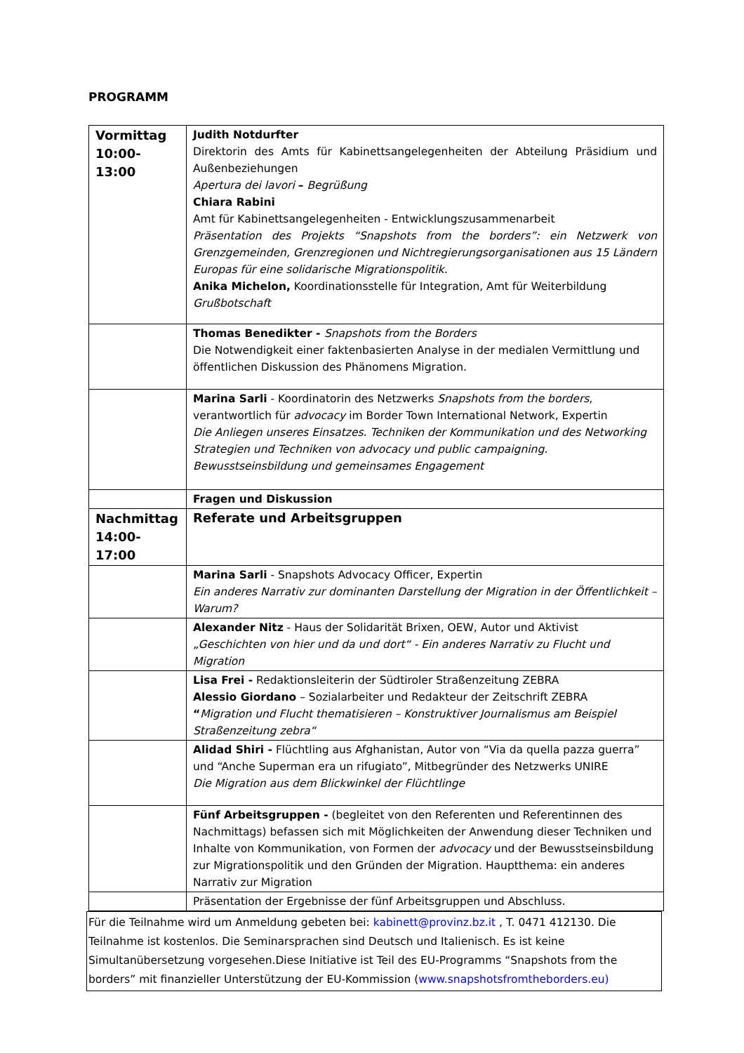PROGRAMM
| Vormittag 10:00-13:00 | Judith Notdurfter Direktorin des Amts für Kabinettsangelegenheiten der Abteilung Präsidium und Außenbeziehungen Apertura dei lavori – Begrüßung Chiara Rabini Amt für Kabinettsangelegenheiten - Entwicklungszusammenarbeit Präsentation des Projekts “Snapshots from the borders”: ein Netzwerk von Grenzgemeinden, Grenzregionen und Nichtregierungsorganisationen aus 15 Ländern Europas für eine solidarische Migrationspolitik. Anika Michelon, Koordinationsstelle für Integration, Amt für Weiterbildung Grußbotschaft |
| | Thomas Benedikter - Snapshots from the Borders Die Notwendigkeit einer faktenbasierten Analyse in der medialen Vermittlung und öffentlichen Diskussion des Phänomens Migration. |
| | Marina Sarli - Koordinatorin des Netzwerks Snapshots from the borders , verantwortlich für advocacy im Border Town International Network, Expertin Die Anliegen unseres Einsatzes. Techniken der Kommunikation und des Networking Strategien und Techniken von advocacy und public campaigning. Bewusstseinsbildung und gemeinsames Engagement |
| | Fragen und Diskussion |
| Nachmittag 14:00-17:00 | Referate und Arbeitsgruppen |
| | Marina Sarli - Snapshots Advocacy Officer, Expertin Ein anderes Narrativ zur dominanten Darstellung der Migration in der Öffentlichkeit – Warum? |
| | Alexander Nitz - Haus der Solidarität Brixen, OEW, Autor und Aktivist „Geschichten von hier und da und dort“ - Ein anderes Narrativ zu Flucht und Migration |
| | Lisa Frei - Redaktionsleiterin der Südtiroler Straßenzeitung ZEBRA Alessio Giordano – Sozialarbeiter und Redakteur der Zeitschrift ZEBRA “ Migration und Flucht thematisieren – Konstruktiver Journalismus am Beispiel Straßenzeitung zebra“ |
| | Alidad Shiri - Flüchtling aus Afghanistan, Autor von “Via da quella pazza guerra” und “Anche Superman era un rifugiato”, Mitbegründer des Netzwerks UNIRE Die Migration aus dem Blickwinkel der Flüchtlinge |
| | Fünf Arbeitsgruppen - (begleitet von den Referenten und Referentinnen des Nachmittags) befassen sich mit Möglichkeiten der Anwendung dieser Techniken und Inhalte von Kommunikation, von Formen der advocacy und der Bewusstseinsbildung zur Migrationspolitik und den Gründen der Migration. Hauptthema: ein anderes Narrativ zur Migration |
| | Präsentation der Ergebnisse der fünf Arbeitsgruppen und Abschluss. |
Für die Teilnahme wird um Anmeldung gebeten bei: kabinett@provinz.bz.it , T. 0471 412130. Die Teilnahme ist kostenlos. Die Seminarsprachen sind Deutsch und Italienisch. Es ist keine Simultanübersetzung vorgesehen.Diese Initiative ist Teil des EU-Programms “Snapshots from the borders” mit finanzieller Unterstützung der EU-Kommission (www.snapshotsfromtheborders.eu)